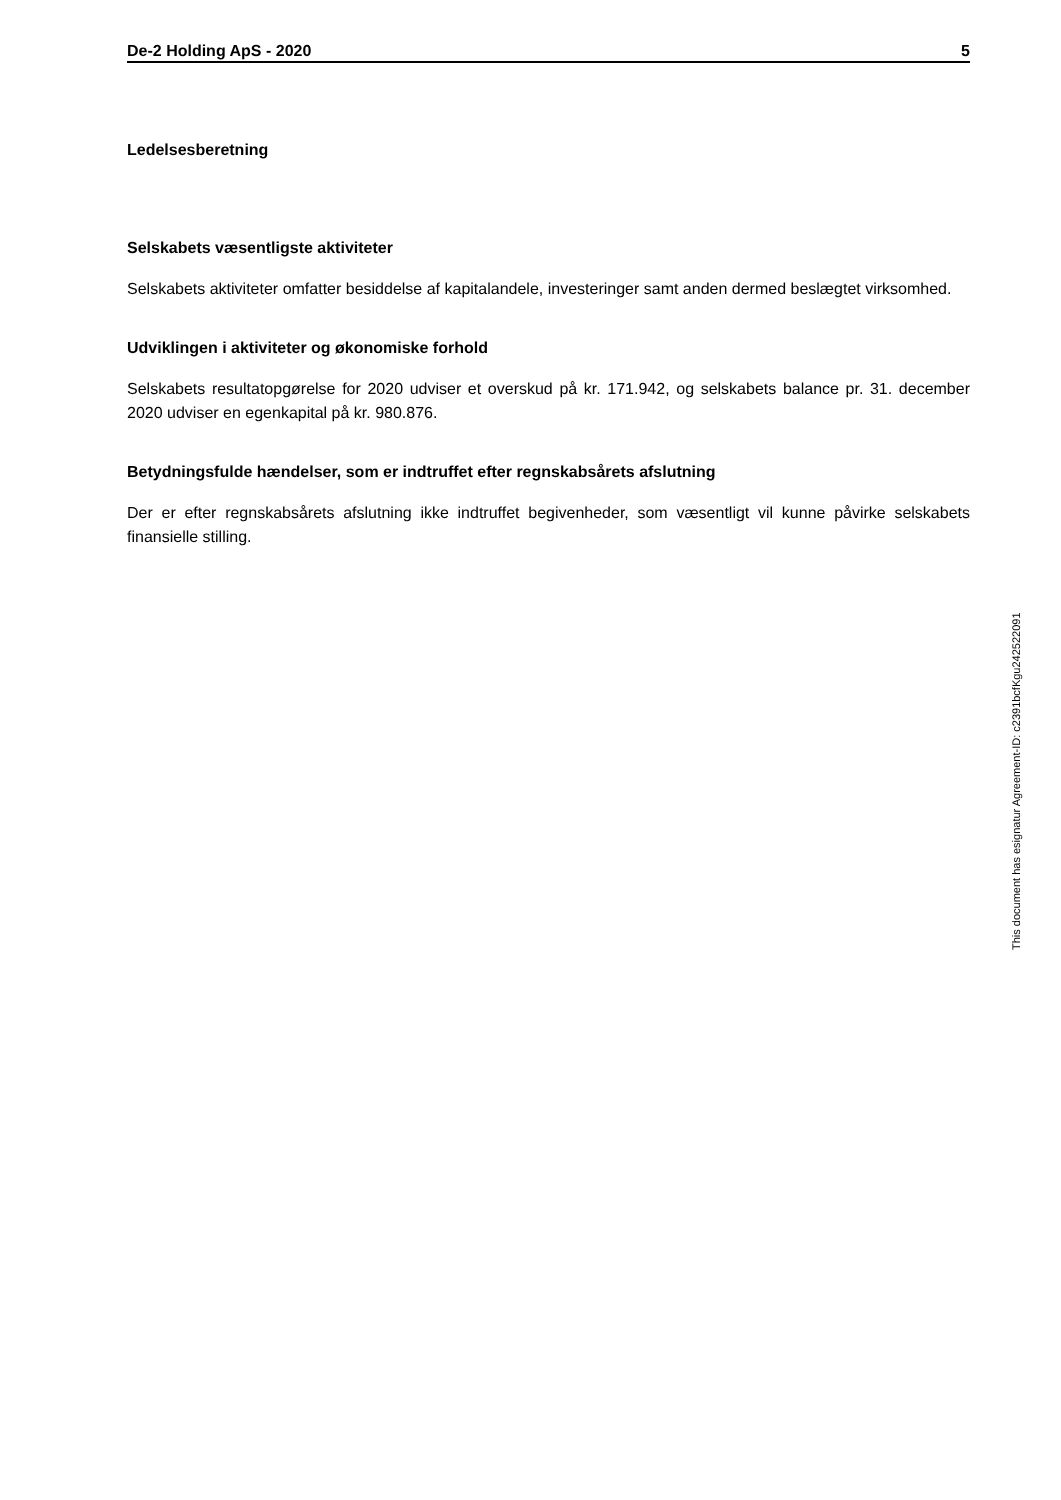De-2 Holding ApS - 2020 5
Ledelsesberetning
Selskabets væsentligste aktiviteter
Selskabets aktiviteter omfatter besiddelse af kapitalandele, investeringer samt anden dermed beslægtet virksomhed.
Udviklingen i aktiviteter og økonomiske forhold
Selskabets resultatopgørelse for 2020 udviser et overskud på kr. 171.942, og selskabets balance pr. 31. december 2020 udviser en egenkapital på kr. 980.876.
Betydningsfulde hændelser, som er indtruffet efter regnskabsårets afslutning
Der er efter regnskabsårets afslutning ikke indtruffet begivenheder, som væsentligt vil kunne påvirke selskabets finansielle stilling.
This document has esignatur Agreement-ID: c2391bcfKgu242522091